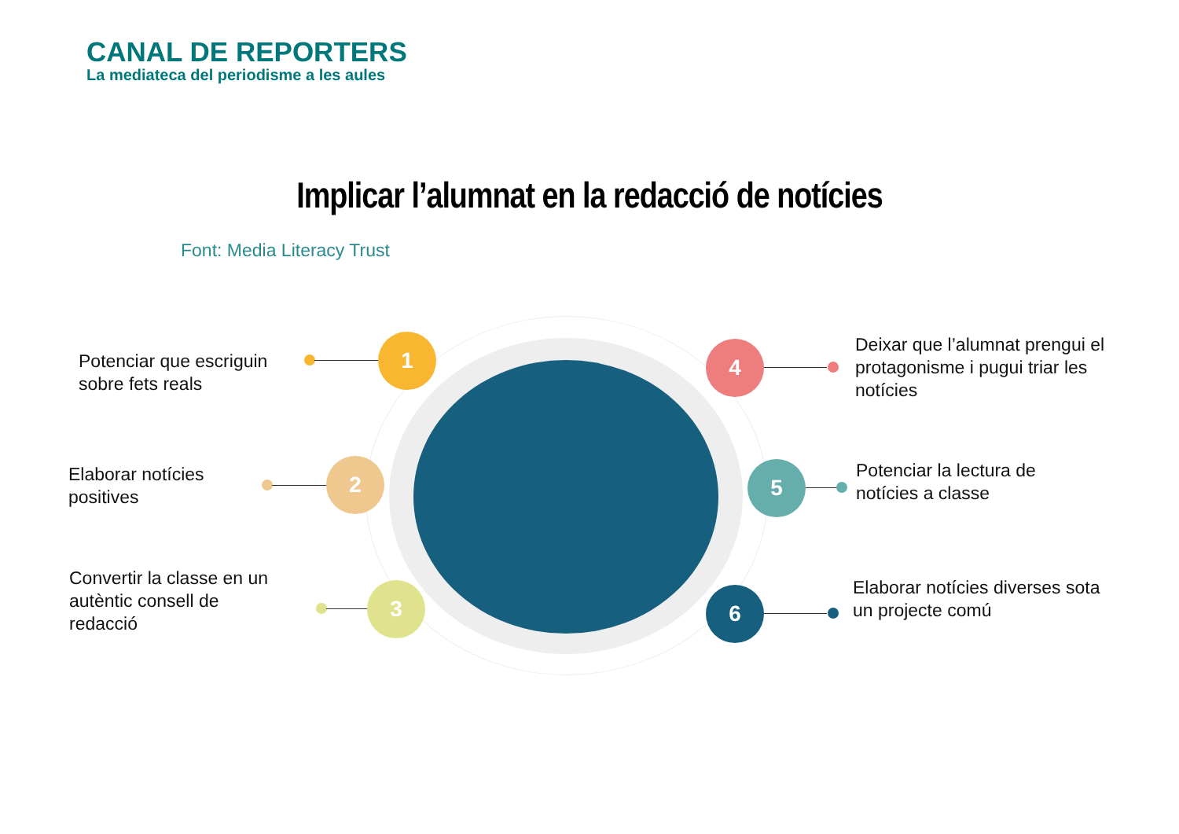CANAL DE REPORTERS
La mediateca del periodisme a les aules
Implicar l’alumnat en la redacció de notícies
Font: Media Literacy Trust
Potenciar que escriguin
sobre fets reals
1
Elaborar notícies
positives
2
Convertir la classe en un
autèntic consell de
redacció
3
4
Deixar que l’alumnat prengui el
protagonisme i pugui triar les
notícies
5
Potenciar la lectura de
notícies a classe
6
Elaborar notícies diverses sota
un projecte comú